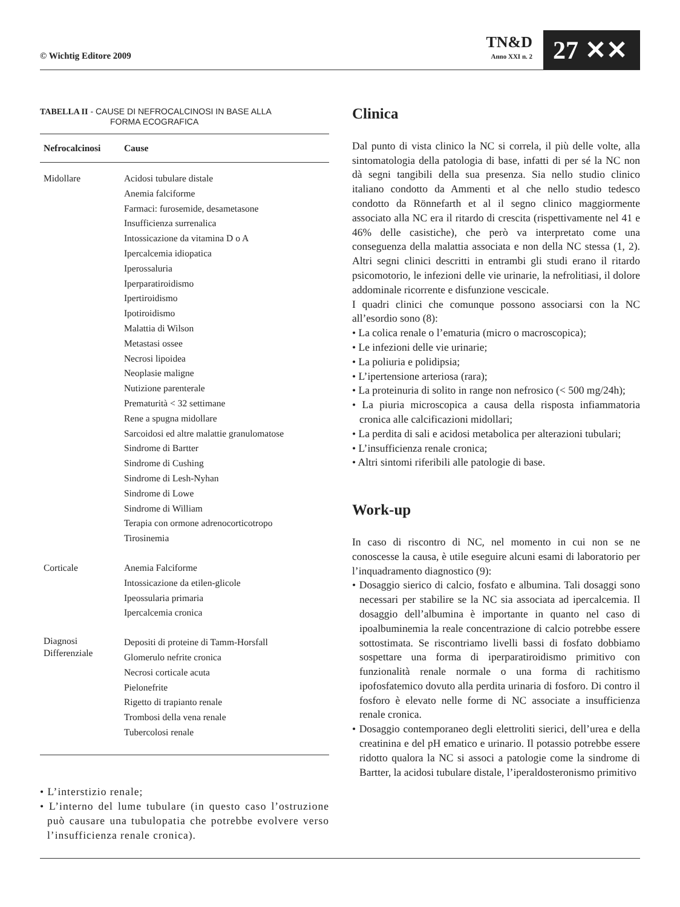© Wichtig Editore 2009
TN&D
Anno XXI n. 2
27 ✕✕
TABELLA II - CAUSE DI NEFROCALCINOSI IN BASE ALLA
FORMA ECOGRAFICA
| Nefrocalcinosi | Cause |
| --- | --- |
| Midollare | Acidosi tubulare distale Anemia falciforme Farmaci: furosemide, desametasone Insufficienza surrenalica Intossicazione da vitamina D o A Ipercalcemia idiopatica Iperossaluria Iperparatiroidismo Ipertiroidismo Ipotiroidismo Malattia di Wilson Metastasi ossee Necrosi lipoidea Neoplasie maligne Nutizione parenterale Prematurità < 32 settimane Rene a spugna midollare Sarcoidosi ed altre malattie granulomatose Sindrome di Bartter Sindrome di Cushing Sindrome di Lesh-Nyhan Sindrome di Lowe Sindrome di William Terapia con ormone adrenocorticotropo Tirosinemia |
| Corticale | Anemia Falciforme Intossicazione da etilen-glicole Ipeossularia primaria Ipercalcemia cronica |
| Diagnosi Differenziale | Depositi di proteine di Tamm-Horsfall Glomerulo nefrite cronica Necrosi corticale acuta Pielonefrite Rigetto di trapianto renale Trombosi della vena renale Tubercolosi renale |
• L’interstizio renale;
• L’interno del lume tubulare (in questo caso l’ostruzione può causare una tubulopatia che potrebbe evolvere verso l’insufficienza renale cronica).
Clinica
Dal punto di vista clinico la NC si correla, il più delle volte, alla sintomatologia della patologia di base, infatti di per sé la NC non dà segni tangibili della sua presenza. Sia nello studio clinico italiano condotto da Ammenti et al che nello studio tedesco condotto da Rönnefarth et al il segno clinico maggiormente associato alla NC era il ritardo di crescita (rispettivamente nel 41 e 46% delle casistiche), che però va interpretato come una conseguenza della malattia associata e non della NC stessa (1, 2). Altri segni clinici descritti in entrambi gli studi erano il ritardo psicomotorio, le infezioni delle vie urinarie, la nefrolitiasi, il dolore addominale ricorrente e disfunzione vescicale.
I quadri clinici che comunque possono associarsi con la NC all’esordio sono (8):
• La colica renale o l’ematuria (micro o macroscopica);
• Le infezioni delle vie urinarie;
• La poliuria e polidipsia;
• L’ipertensione arteriosa (rara);
• La proteinuria di solito in range non nefrosico (< 500 mg/24h);
• La piuria microscopica a causa della risposta infiammatoria cronica alle calcificazioni midollari;
• La perdita di sali e acidosi metabolica per alterazioni tubulari;
• L’insufficienza renale cronica;
• Altri sintomi riferibili alle patologie di base.
Work-up
In caso di riscontro di NC, nel momento in cui non se ne conoscesse la causa, è utile eseguire alcuni esami di laboratorio per l’inquadramento diagnostico (9):
• Dosaggio sierico di calcio, fosfato e albumina. Tali dosaggi sono necessari per stabilire se la NC sia associata ad ipercalcemia. Il dosaggio dell’albumina è importante in quanto nel caso di ipoalbuminemia la reale concentrazione di calcio potrebbe essere sottostimata. Se riscontriamo livelli bassi di fosfato dobbiamo sospettare una forma di iperparatiroidismo primitivo con funzionalità renale normale o una forma di rachitismo ipofosfatemico dovuto alla perdita urinaria di fosforo. Di contro il fosforo è elevato nelle forme di NC associate a insufficienza renale cronica.
• Dosaggio contemporaneo degli elettroliti sierici, dell’urea e della creatinina e del pH ematico e urinario. Il potassio potrebbe essere ridotto qualora la NC si associ a patologie come la sindrome di Bartter, la acidosi tubulare distale, l’iperaldosteronismo primitivo